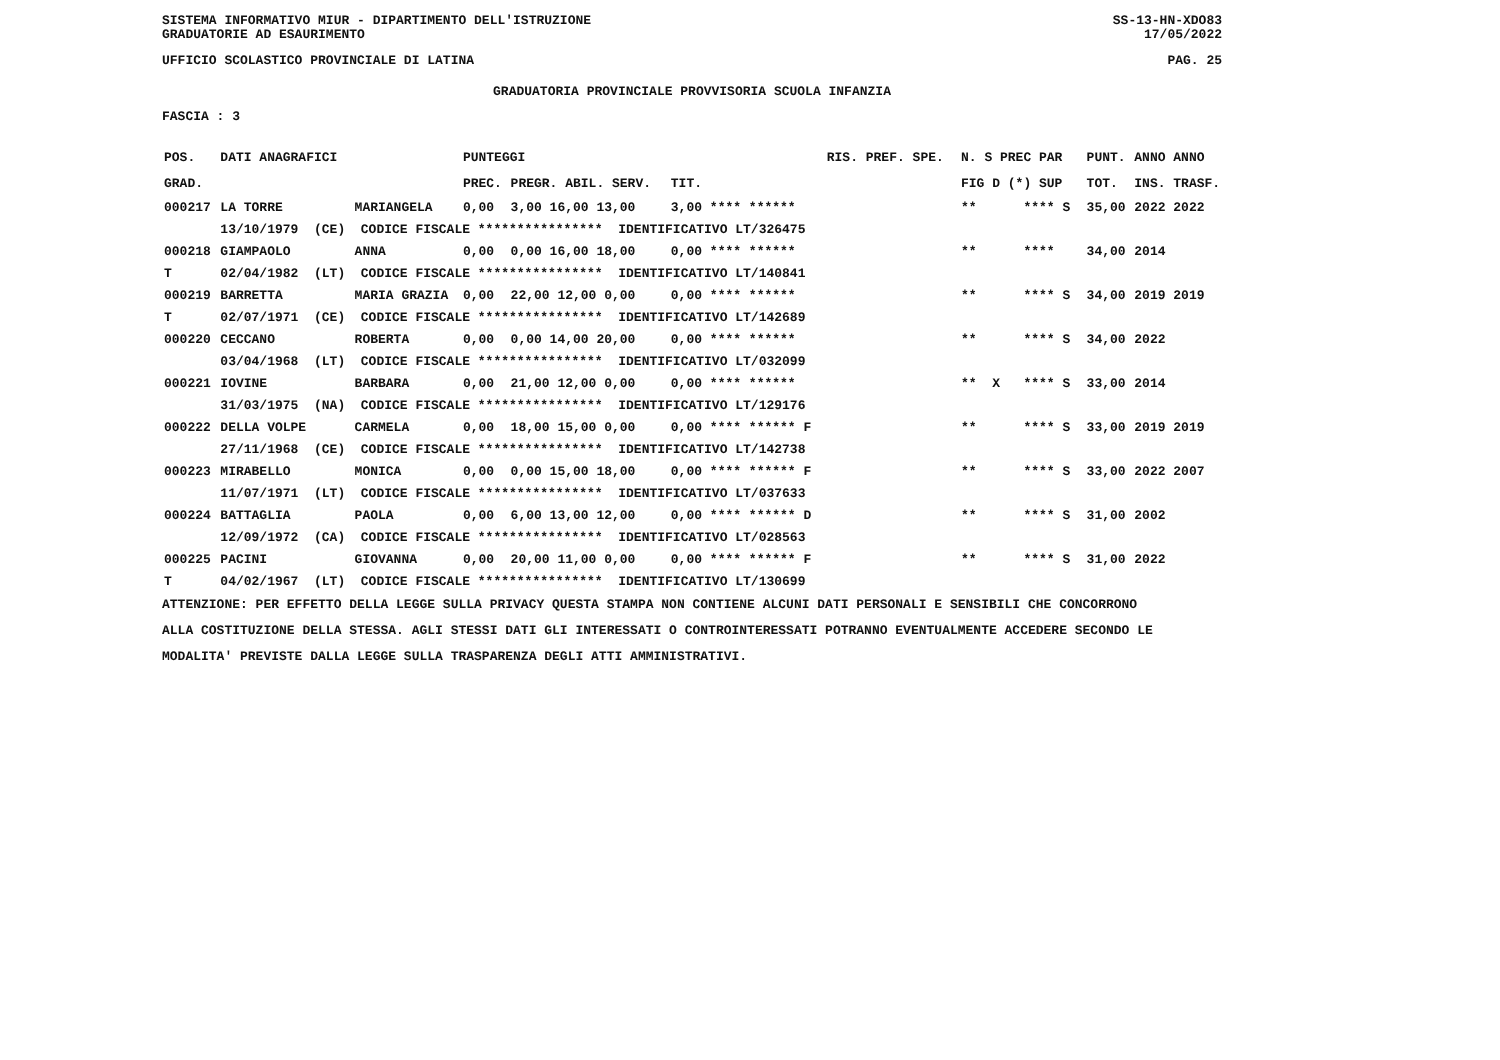SISTEMA INFORMATIVO MIUR - DIPARTIMENTO DELL'ISTRUZIONE SS-13-HN-XDO83
GRADUATORIE AD ESAURIMENTO 17/05/2022
UFFICIO SCOLASTICO PROVINCIALE DI LATINA PAG. 25
GRADUATORIA PROVINCIALE PROVVISORIA SCUOLA INFANZIA
FASCIA : 3
| POS. | DATI ANAGRAFICI | | PUNTEGGI | | | | RIS. PREF. SPE. | N. S PREC PAR | PUNT. | ANNO ANNO |
| --- | --- | --- | --- | --- | --- | --- | --- | --- | --- | --- |
| GRAD. | | | PREC. | PREGR. ABIL. SERV. | TIT. | | | FIG D (*) SUP | TOT. | INS. TRASF. |
| 000217 | LA TORRE | MARIANGELA | 0,00 | 3,00 16,00 13,00 | 3,00 | **** ****** | | ** **** S | 35,00 | 2022 2022 |
| | 13/10/1979 (CE) CODICE FISCALE **************** IDENTIFICATIVO LT/326475 | | | | | | | | | |
| 000218 | GIAMPAOLO | ANNA | 0,00 | 0,00 16,00 18,00 | 0,00 | **** ****** | | ** **** | 34,00 | 2014 |
| T | 02/04/1982 (LT) CODICE FISCALE **************** IDENTIFICATIVO LT/140841 | | | | | | | | | |
| 000219 | BARRETTA | MARIA GRAZIA | 0,00 | 22,00 12,00 0,00 | 0,00 | **** ****** | | ** **** S | 34,00 | 2019 2019 |
| T | 02/07/1971 (CE) CODICE FISCALE **************** IDENTIFICATIVO LT/142689 | | | | | | | | | |
| 000220 | CECCANO | ROBERTA | 0,00 | 0,00 14,00 20,00 | 0,00 | **** ****** | | ** **** S | 34,00 | 2022 |
| | 03/04/1968 (LT) CODICE FISCALE **************** IDENTIFICATIVO LT/032099 | | | | | | | | | |
| 000221 | IOVINE | BARBARA | 0,00 | 21,00 12,00 0,00 | 0,00 | **** ****** | | ** X **** S | 33,00 | 2014 |
| | 31/03/1975 (NA) CODICE FISCALE **************** IDENTIFICATIVO LT/129176 | | | | | | | | | |
| 000222 | DELLA VOLPE | CARMELA | 0,00 | 18,00 15,00 0,00 | 0,00 | **** ****** F | | ** **** S | 33,00 | 2019 2019 |
| | 27/11/1968 (CE) CODICE FISCALE **************** IDENTIFICATIVO LT/142738 | | | | | | | | | |
| 000223 | MIRABELLO | MONICA | 0,00 | 0,00 15,00 18,00 | 0,00 | **** ****** F | | ** **** S | 33,00 | 2022 2007 |
| | 11/07/1971 (LT) CODICE FISCALE **************** IDENTIFICATIVO LT/037633 | | | | | | | | | |
| 000224 | BATTAGLIA | PAOLA | 0,00 | 6,00 13,00 12,00 | 0,00 | **** ****** D | | ** **** S | 31,00 | 2002 |
| | 12/09/1972 (CA) CODICE FISCALE **************** IDENTIFICATIVO LT/028563 | | | | | | | | | |
| 000225 | PACINI | GIOVANNA | 0,00 | 20,00 11,00 0,00 | 0,00 | **** ****** F | | ** **** S | 31,00 | 2022 |
| T | 04/02/1967 (LT) CODICE FISCALE **************** IDENTIFICATIVO LT/130699 | | | | | | | | | |
ATTENZIONE: PER EFFETTO DELLA LEGGE SULLA PRIVACY QUESTA STAMPA NON CONTIENE ALCUNI DATI PERSONALI E SENSIBILI CHE CONCORRONO
ALLA COSTITUZIONE DELLA STESSA. AGLI STESSI DATI GLI INTERESSATI O CONTROINTERESSATI POTRANNO EVENTUALMENTE ACCEDERE SECONDO LE
MODALITA' PREVISTE DALLA LEGGE SULLA TRASPARENZA DEGLI ATTI AMMINISTRATIVI.